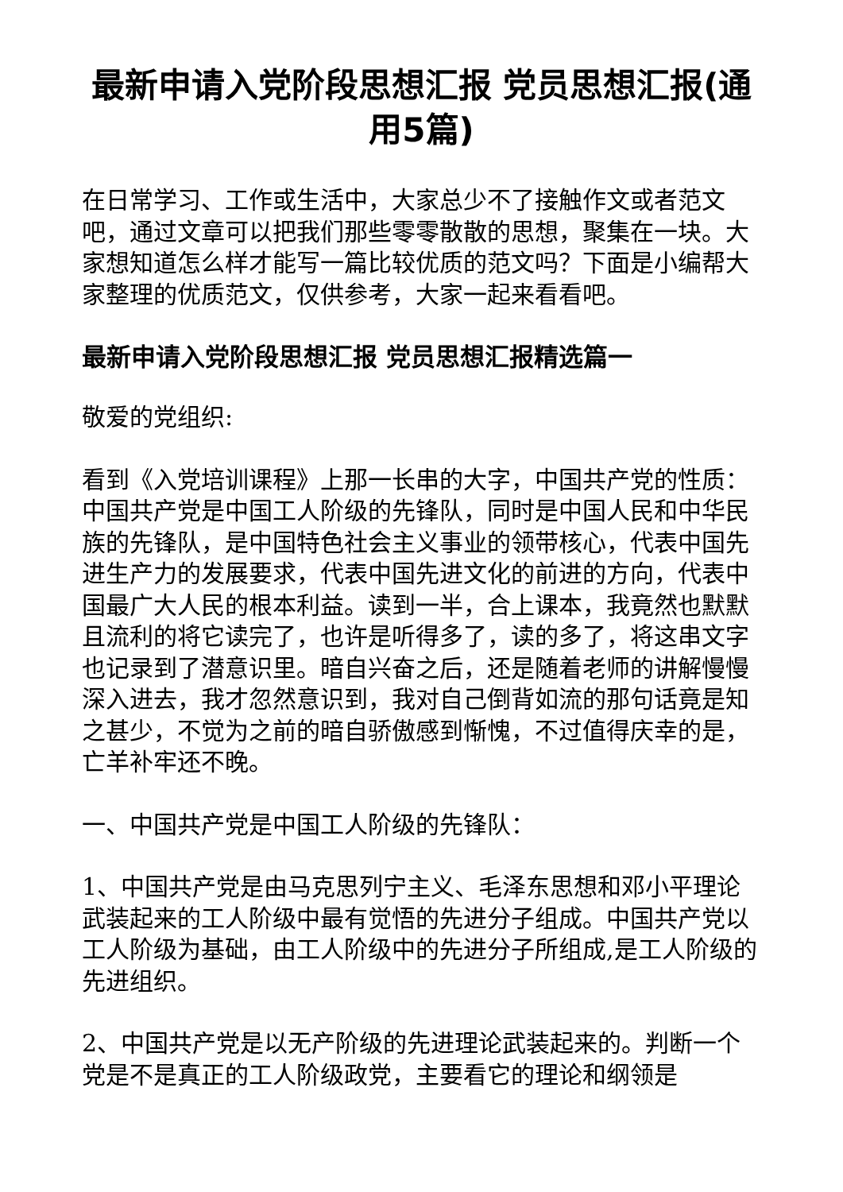最新申请入党阶段思想汇报 党员思想汇报(通用5篇)
在日常学习、工作或生活中，大家总少不了接触作文或者范文吧，通过文章可以把我们那些零零散散的思想，聚集在一块。大家想知道怎么样才能写一篇比较优质的范文吗？下面是小编帮大家整理的优质范文，仅供参考，大家一起来看看吧。
最新申请入党阶段思想汇报 党员思想汇报精选篇一
敬爱的党组织:
看到《入党培训课程》上那一长串的大字，中国共产党的性质：中国共产党是中国工人阶级的先锋队，同时是中国人民和中华民族的先锋队，是中国特色社会主义事业的领带核心，代表中国先进生产力的发展要求，代表中国先进文化的前进的方向，代表中国最广大人民的根本利益。读到一半，合上课本，我竟然也默默且流利的将它读完了，也许是听得多了，读的多了，将这串文字也记录到了潜意识里。暗自兴奋之后，还是随着老师的讲解慢慢深入进去，我才忽然意识到，我对自己倒背如流的那句话竟是知之甚少，不觉为之前的暗自骄傲感到惭愧，不过值得庆幸的是，亡羊补牢还不晚。
一、中国共产党是中国工人阶级的先锋队：
1、中国共产党是由马克思列宁主义、毛泽东思想和邓小平理论武装起来的工人阶级中最有觉悟的先进分子组成。中国共产党以工人阶级为基础，由工人阶级中的先进分子所组成,是工人阶级的先进组织。
2、中国共产党是以无产阶级的先进理论武装起来的。判断一个党是不是真正的工人阶级政党，主要看它的理论和纲领是